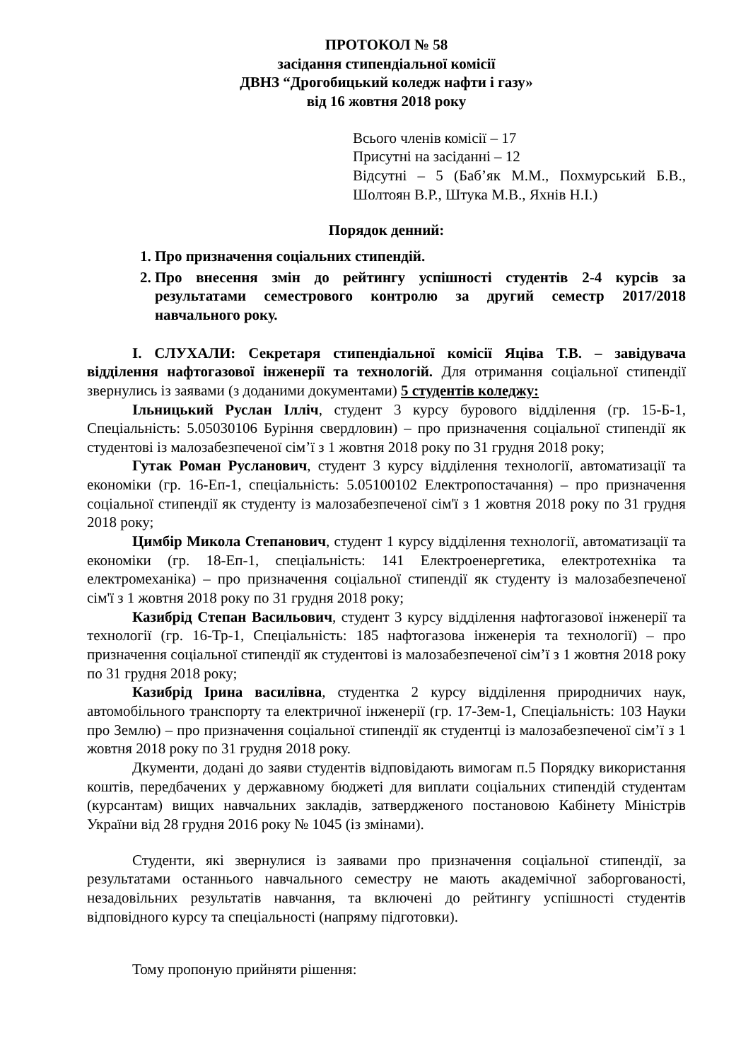ПРОТОКОЛ № 58
засідання стипендіальної комісії
ДВНЗ “Дрогобицький коледж нафти і газу»
від 16 жовтня 2018 року
Всього членів комісії – 17
Присутні на засіданні – 12
Відсутні – 5 (Баб’як М.М., Похмурський Б.В., Шолтоян В.Р., Штука М.В., Яхнів Н.І.)
Порядок денний:
1. Про призначення соціальних стипендій.
2. Про внесення змін до рейтингу успішності студентів 2-4 курсів за результатами семестрового контролю за другий семестр 2017/2018 навчального року.
І. СЛУХАЛИ: Секретаря стипендіальної комісії Яціва Т.В. – завідувача відділення нафтогазової інженерії та технологій. Для отримання соціальної стипендії звернулись із заявами (з доданими документами) 5 студентів коледжу:
Ільницький Руслан Ілліч, студент 3 курсу бурового відділення (гр. 15-Б-1, Спеціальність: 5.05030106 Буріння свердловин) – про призначення соціальної стипендії як студентові із малозабезпеченої сім’ї з 1 жовтня 2018 року по 31 грудня 2018 року;
Гутак Роман Русланович, студент 3 курсу відділення технології, автоматизації та економіки (гр. 16-Еп-1, спеціальність: 5.05100102 Електропостачання) – про призначення соціальної стипендії як студенту із малозабезпеченої сім'ї з 1 жовтня 2018 року по 31 грудня 2018 року;
Цимбір Микола Степанович, студент 1 курсу відділення технології, автоматизації та економіки (гр. 18-Еп-1, спеціальність: 141 Електроенергетика, електротехніка та електромеханіка) – про призначення соціальної стипендії як студенту із малозабезпеченої сім'ї з 1 жовтня 2018 року по 31 грудня 2018 року;
Казибрід Степан Васильович, студент 3 курсу відділення нафтогазової інженерії та технології (гр. 16-Тр-1, Спеціальність: 185 нафтогазова інженерія та технології) – про призначення соціальної стипендії як студентові із малозабезпеченої сім’ї з 1 жовтня 2018 року по 31 грудня 2018 року;
Казибрід Ірина василівна, студентка 2 курсу відділення природничих наук, автомобільного транспорту та електричної інженерії (гр. 17-Зем-1, Спеціальність: 103 Науки про Землю) – про призначення соціальної стипендії як студентці із малозабезпеченої сім’ї з 1 жовтня 2018 року по 31 грудня 2018 року.
Дкументи, додані до заяви студентів відповідають вимогам п.5 Порядку використання коштів, передбачених у державному бюджеті для виплати соціальних стипендій студентам (курсантам) вищих навчальних закладів, затвердженого постановою Кабінету Міністрів України від 28 грудня 2016 року № 1045 (із змінами).
Студенти, які звернулися із заявами про призначення соціальної стипендії, за результатами останнього навчального семестру не мають академічної заборгованості, незадовільних результатів навчання, та включені до рейтингу успішності студентів відповідного курсу та спеціальності (напряму підготовки).
Тому пропоную прийняти рішення: